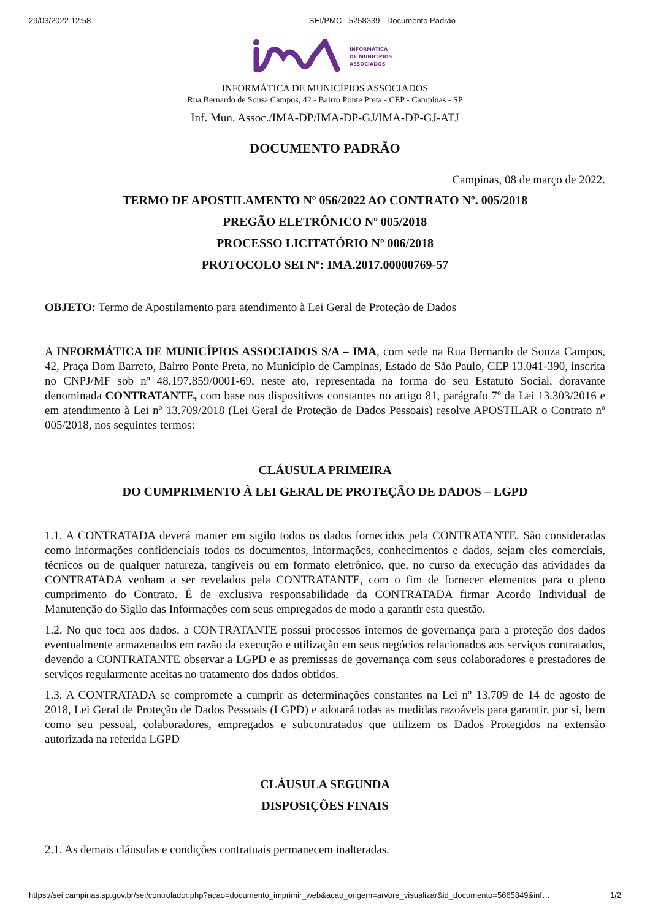29/03/2022 12:58 SEI/PMC - 5258339 - Documento Padrão
INFORMÁTICA
DE MUNICÍPIOS
ASSOCIADOS
INFORMÁTICA DE MUNICÍPIOS ASSOCIADOS
Rua Bernardo de Sousa Campos, 42 - Bairro Ponte Preta - CEP - Campinas - SP
Inf. Mun. Assoc./IMA-DP/IMA-DP-GJ/IMA-DP-GJ-ATJ
DOCUMENTO PADRÃO
Campinas, 08 de março de 2022.
TERMO DE APOSTILAMENTO Nº 056/2022 AO CONTRATO Nº. 005/2018
PREGÃO ELETRÔNICO Nº 005/2018
PROCESSO LICITATÓRIO Nº 006/2018
PROTOCOLO SEI Nº: IMA.2017.00000769-57
OBJETO: Termo de Apostilamento para atendimento à Lei Geral de Proteção de Dados
A INFORMÁTICA DE MUNICÍPIOS ASSOCIADOS S/A – IMA, com sede na Rua Bernardo de Souza Campos, 42, Praça Dom Barreto, Bairro Ponte Preta, no Município de Campinas, Estado de São Paulo, CEP 13.041-390, inscrita no CNPJ/MF sob nº 48.197.859/0001-69, neste ato, representada na forma do seu Estatuto Social, doravante denominada CONTRATANTE, com base nos dispositivos constantes no artigo 81, parágrafo 7º da Lei 13.303/2016 e em atendimento à Lei nº 13.709/2018 (Lei Geral de Proteção de Dados Pessoais) resolve APOSTILAR o Contrato nº 005/2018, nos seguintes termos:
CLÁUSULA PRIMEIRA
DO CUMPRIMENTO À LEI GERAL DE PROTEÇÃO DE DADOS – LGPD
1.1. A CONTRATADA deverá manter em sigilo todos os dados fornecidos pela CONTRATANTE. São consideradas como informações confidenciais todos os documentos, informações, conhecimentos e dados, sejam eles comerciais, técnicos ou de qualquer natureza, tangíveis ou em formato eletrônico, que, no curso da execução das atividades da CONTRATADA venham a ser revelados pela CONTRATANTE, com o fim de fornecer elementos para o pleno cumprimento do Contrato. É de exclusiva responsabilidade da CONTRATADA firmar Acordo Individual de Manutenção do Sigilo das Informações com seus empregados de modo a garantir esta questão.
1.2. No que toca aos dados, a CONTRATANTE possui processos internos de governança para a proteção dos dados eventualmente armazenados em razão da execução e utilização em seus negócios relacionados aos serviços contratados, devendo a CONTRATANTE observar a LGPD e as premissas de governança com seus colaboradores e prestadores de serviços regularmente aceitas no tratamento dos dados obtidos.
1.3. A CONTRATADA se compromete a cumprir as determinações constantes na Lei nº 13.709 de 14 de agosto de 2018, Lei Geral de Proteção de Dados Pessoais (LGPD) e adotará todas as medidas razoáveis para garantir, por si, bem como seu pessoal, colaboradores, empregados e subcontratados que utilizem os Dados Protegidos na extensão autorizada na referida LGPD
CLÁUSULA SEGUNDA
DISPOSIÇÕES FINAIS
2.1. As demais cláusulas e condições contratuais permanecem inalteradas.
https://sei.campinas.sp.gov.br/sei/controlador.php?acao=documento_imprimir_web&acao_origem=arvore_visualizar&id_documento=5665849&inf… 1/2